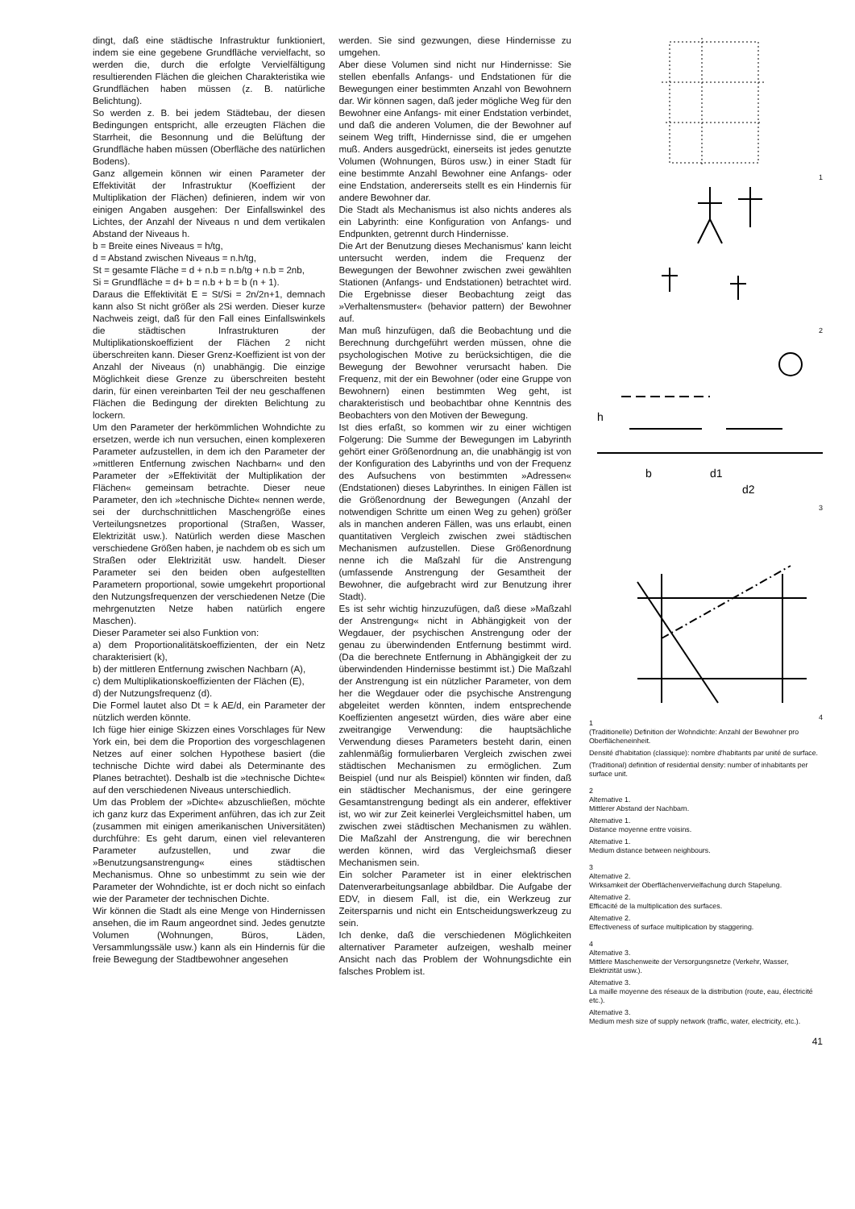dingt, daß eine städtische Infrastruktur funktioniert, indem sie eine gegebene Grundfläche vervielfacht, so werden die, durch die erfolgte Vervielfältigung resultierenden Flächen die gleichen Charakteristika wie Grundflächen haben müssen (z. B. natürliche Belichtung).
So werden z. B. bei jedem Städtebau, der diesen Bedingungen entspricht, alle erzeugten Flächen die Starrheit, die Besonnung und die Belüftung der Grundfläche haben müssen (Oberfläche des natürlichen Bodens).
Ganz allgemein können wir einen Parameter der Effektivität der Infrastruktur (Koeffizient der Multiplikation der Flächen) definieren, indem wir von einigen Angaben ausgehen: Der Einfallswinkel des Lichtes, der Anzahl der Niveaus n und dem vertikalen Abstand der Niveaus h.
b = Breite eines Niveaus = h/tg,
d = Abstand zwischen Niveaus = n.h/tg,
St = gesamte Fläche = d + n.b = n.b/tg + n.b = 2nb,
Si = Grundfläche = d+ b = n.b + b = b (n + 1).
Daraus die Effektivität E = St/Si = 2n/2n+1, demnach kann also St nicht größer als 2Si werden. Dieser kurze Nachweis zeigt, daß für den Fall eines Einfallswinkels die städtischen Infrastrukturen der Multiplikationskoeffizient der Flächen 2 nicht überschreiten kann. Dieser Grenz-Koeffizient ist von der Anzahl der Niveaus (n) unabhängig. Die einzige Möglichkeit diese Grenze zu überschreiten besteht darin, für einen vereinbarten Teil der neu geschaffenen Flächen die Bedingung der direkten Belichtung zu lockern.
Um den Parameter der herkömmlichen Wohndichte zu ersetzen, werde ich nun versuchen, einen komplexeren Parameter aufzustellen, in dem ich den Parameter der »mittleren Entfernung zwischen Nachbarn« und den Parameter der »Effektivität der Multiplikation der Flächen« gemeinsam betrachte. Dieser neue Parameter, den ich »technische Dichte« nennen werde, sei der durchschnittlichen Maschengröße eines Verteilungsnetzes proportional (Straßen, Wasser, Elektrizität usw.). Natürlich werden diese Maschen verschiedene Größen haben, je nachdem ob es sich um Straßen oder Elektrizität usw. handelt. Dieser Parameter sei den beiden oben aufgestellten Parametern proportional, sowie umgekehrt proportional den Nutzungsfrequenzen der verschiedenen Netze (Die mehrgenutzten Netze haben natürlich engere Maschen).
Dieser Parameter sei also Funktion von:
a) dem Proportionalitätskoeffizienten, der ein Netz charakterisiert (k),
b) der mittleren Entfernung zwischen Nachbarn (A),
c) dem Multiplikationskoeffizienten der Flächen (E),
d) der Nutzungsfrequenz (d).
Die Formel lautet also Dt = k AE/d, ein Parameter der nützlich werden könnte.
Ich füge hier einige Skizzen eines Vorschlages für New York ein, bei dem die Proportion des vorgeschlagenen Netzes auf einer solchen Hypothese basiert (die technische Dichte wird dabei als Determinante des Planes betrachtet). Deshalb ist die »technische Dichte« auf den verschiedenen Niveaus unterschiedlich.
Um das Problem der »Dichte« abzuschließen, möchte ich ganz kurz das Experiment anführen, das ich zur Zeit (zusammen mit einigen amerikanischen Universitäten) durchführe: Es geht darum, einen viel relevanteren Parameter aufzustellen, und zwar die »Benutzungsanstrengung« eines städtischen Mechanismus. Ohne so unbestimmt zu sein wie der Parameter der Wohndichte, ist er doch nicht so einfach wie der Parameter der technischen Dichte.
Wir können die Stadt als eine Menge von Hindernissen ansehen, die im Raum angeordnet sind. Jedes genutzte Volumen (Wohnungen, Büros, Läden, Versammlungssäle usw.) kann als ein Hindernis für die freie Bewegung der Stadtbewohner angesehen
werden. Sie sind gezwungen, diese Hindernisse zu umgehen.
Aber diese Volumen sind nicht nur Hindernisse: Sie stellen ebenfalls Anfangs- und Endstationen für die Bewegungen einer bestimmten Anzahl von Bewohnern dar. Wir können sagen, daß jeder mögliche Weg für den Bewohner eine Anfangs- mit einer Endstation verbindet, und daß die anderen Volumen, die der Bewohner auf seinem Weg trifft, Hindernisse sind, die er umgehen muß. Anders ausgedrückt, einerseits ist jedes genutzte Volumen (Wohnungen, Büros usw.) in einer Stadt für eine bestimmte Anzahl Bewohner eine Anfangs- oder eine Endstation, andererseits stellt es ein Hindernis für andere Bewohner dar.
Die Stadt als Mechanismus ist also nichts anderes als ein Labyrinth: eine Konfiguration von Anfangs- und Endpunkten, getrennt durch Hindernisse.
Die Art der Benutzung dieses Mechanismus' kann leicht untersucht werden, indem die Frequenz der Bewegungen der Bewohner zwischen zwei gewählten Stationen (Anfangs- und Endstationen) betrachtet wird. Die Ergebnisse dieser Beobachtung zeigt das »Verhaltensmuster« (behavior pattern) der Bewohner auf.
Man muß hinzufügen, daß die Beobachtung und die Berechnung durchgeführt werden müssen, ohne die psychologischen Motive zu berücksichtigen, die die Bewegung der Bewohner verursacht haben. Die Frequenz, mit der ein Bewohner (oder eine Gruppe von Bewohnern) einen bestimmten Weg geht, ist charakteristisch und beobachtbar ohne Kenntnis des Beobachters von den Motiven der Bewegung.
Ist dies erfaßt, so kommen wir zu einer wichtigen Folgerung: Die Summe der Bewegungen im Labyrinth gehört einer Größenordnung an, die unabhängig ist von der Konfiguration des Labyrinths und von der Frequenz des Aufsuchens von bestimmten »Adressen« (Endstationen) dieses Labyrinthes. In einigen Fällen ist die Größenordnung der Bewegungen (Anzahl der notwendigen Schritte um einen Weg zu gehen) größer als in manchen anderen Fällen, was uns erlaubt, einen quantitativen Vergleich zwischen zwei städtischen Mechanismen aufzustellen. Diese Größenordnung nenne ich die Maßzahl für die Anstrengung (umfassende Anstrengung der Gesamtheit der Bewohner, die aufgebracht wird zur Benutzung ihrer Stadt).
Es ist sehr wichtig hinzuzufügen, daß diese »Maßzahl der Anstrengung« nicht in Abhängigkeit von der Wegdauer, der psychischen Anstrengung oder der genau zu überwindenden Entfernung bestimmt wird. (Da die berechnete Entfernung in Abhängigkeit der zu überwindenden Hindernisse bestimmt ist.) Die Maßzahl der Anstrengung ist ein nützlicher Parameter, von dem her die Wegdauer oder die psychische Anstrengung abgeleitet werden könnten, indem entsprechende Koeffizienten angesetzt würden, dies wäre aber eine zweitrangige Verwendung: die hauptsächliche Verwendung dieses Parameters besteht darin, einen zahlenmäßig formulierbaren Vergleich zwischen zwei städtischen Mechanismen zu ermöglichen. Zum Beispiel (und nur als Beispiel) könnten wir finden, daß ein städtischer Mechanismus, der eine geringere Gesamtanstrengung bedingt als ein anderer, effektiver ist, wo wir zur Zeit keinerlei Vergleichsmittel haben, um zwischen zwei städtischen Mechanismen zu wählen. Die Maßzahl der Anstrengung, die wir berechnen werden können, wird das Vergleichsmaß dieser Mechanismen sein.
Ein solcher Parameter ist in einer elektrischen Datenverarbeitungsanlage abbildbar. Die Aufgabe der EDV, in diesem Fall, ist die, ein Werkzeug zur Zeitersparnis und nicht ein Entscheidungswerkzeug zu sein.
Ich denke, daß die verschiedenen Möglichkeiten alternativer Parameter aufzeigen, weshalb meiner Ansicht nach das Problem der Wohnungsdichte ein falsches Problem ist.
1
2
b
d1
d2
h
3
4
1
(Traditionelle) Definition der Wohndichte: Anzahl der Bewohner pro Oberflächeneinheit.
Densité d'habitation (classique): nombre d'habitants par unité de surface.
(Traditional) definition of residential density: number of inhabitants per surface unit.
2
Alternative 1.
Mittlerer Abstand der Nachbarn.
Alternative 1.
Distance moyenne entre voisins.
Alternative 1.
Medium distance between neighbours.
3
Alternative 2.
Wirksamkeit der Oberflächenvervielfachung durch Stapelung.
Alternative 2.
Efficacité de la multiplication des surfaces.
Alternative 2.
Effectiveness of surface multiplication by staggering.
4
Alternative 3.
Mittlere Maschenweite der Versorgungsnetze (Verkehr, Wasser, Elektrizität usw.).
Alternative 3.
La maille moyenne des réseaux de la distribution (route, eau, électricité etc.).
Alternative 3.
Medium mesh size of supply network (traffic, water, electricity, etc.).
41